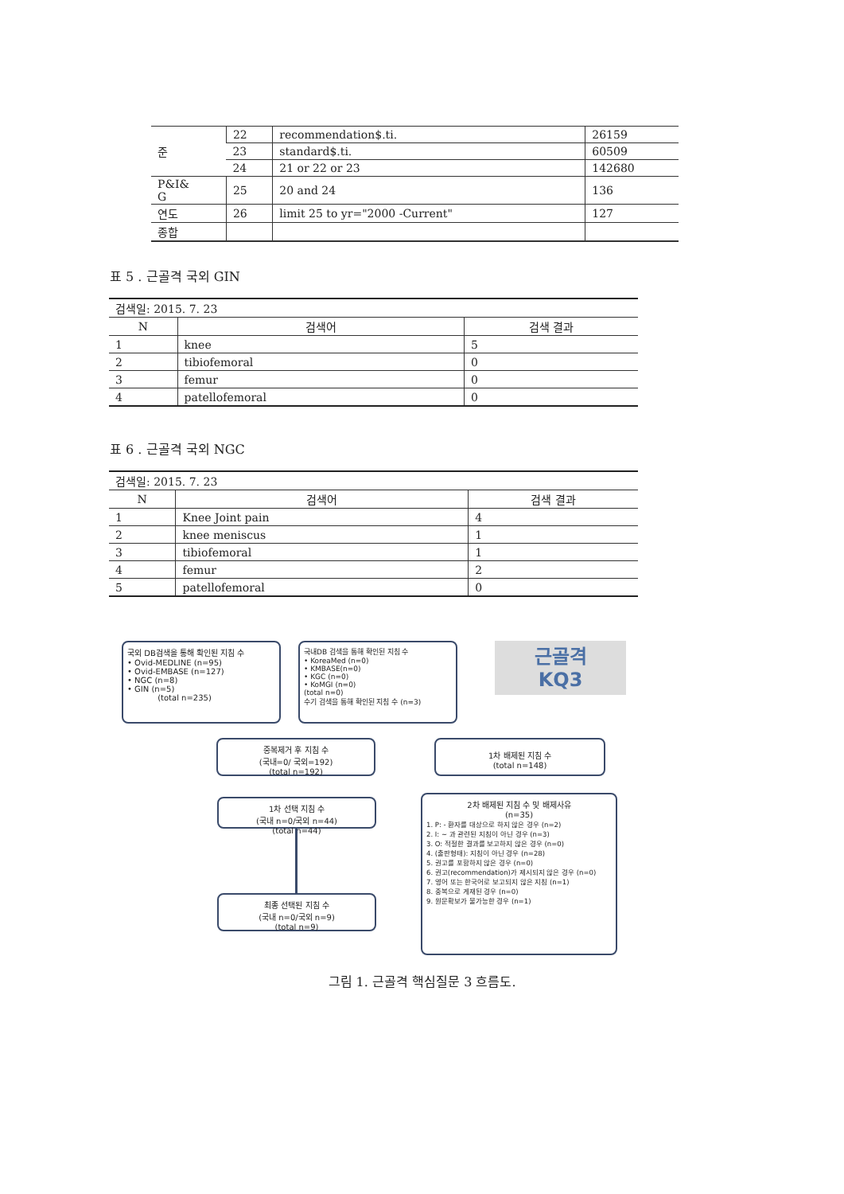| 준 | 22 | recommendation$.ti. | 26159 |
| | 23 | standard$.ti. | 60509 |
| | 24 | 21 or 22 or 23 | 142680 |
| P&I& G | 25 | 20 and 24 | 136 |
| 연도 | 26 | limit 25 to yr="2000 -Current" | 127 |
| 종합 | | | |
표 5 . 근골격 국외 GIN
| 검색일: 2015. 7. 23 | | |
| N | 검색어 | 검색 결과 |
| 1 | knee | 5 |
| 2 | tibiofemoral | 0 |
| 3 | femur | 0 |
| 4 | patellofemoral | 0 |
표 6 . 근골격 국외 NGC
| 검색일: 2015. 7. 23 | | |
| N | 검색어 | 검색 결과 |
| 1 | Knee Joint pain | 4 |
| 2 | knee meniscus | 1 |
| 3 | tibiofemoral | 1 |
| 4 | femur | 2 |
| 5 | patellofemoral | 0 |
국외 DB검색을 통해 확인된 지침 수
• Ovid-MEDLINE (n=95)
• Ovid-EMBASE (n=127)
• NGC (n=8)
• GIN (n=5)
(total n=235)
국내DB 검색을 통해 확인된 지침 수
• KoreaMed (n=0)
• KMBASE(n=0)
• KGC (n=0)
• KoMGI (n=0)
(total n=0)
수기 검색을 통해 확인된 지침 수 (n=3)
근골격
KQ3
중복제거 후 지침 수
(국내=0/ 국외=192)
(total n=192)
1차 배제된 지침 수
(total n=148)
1차 선택 지침 수
(국내 n=0/국외 n=44)
(total n=44)
2차 배제된 지침 수 및 배제사유
(n=35)
1. P: - 환자를 대상으로 하지 않은 경우 (n=2)
2. I: ~ 과 관련된 지침이 아닌 경우 (n=3)
3. O: 적절한 결과를 보고하지 않은 경우 (n=0)
4. (출판형태): 지침이 아닌 경우 (n=28)
5. 권고를 포함하지 않은 경우 (n=0)
6. 권고(recommendation)가 제시되지 않은 경우 (n=0)
7. 영어 또는 한국어로 보고되지 않은 지침 (n=1)
8. 중복으로 게재된 경우 (n=0)
9. 원문확보가 불가능한 경우 (n=1)
최종 선택된 지침 수
(국내 n=0/국외 n=9)
(total n=9)
그림 1. 근골격 핵심질문 3 흐름도.